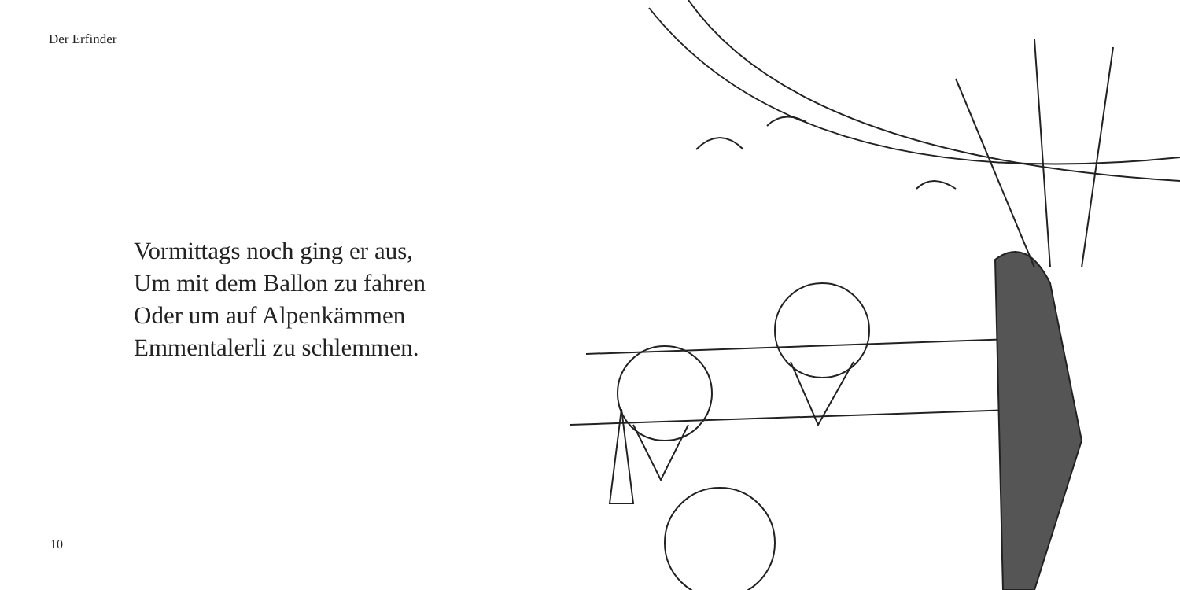Der Erfinder
Vormittags noch ging er aus,
Um mit dem Ballon zu fahren
Oder um auf Alpenkämmen
Emmentalerli zu schlemmen.
10